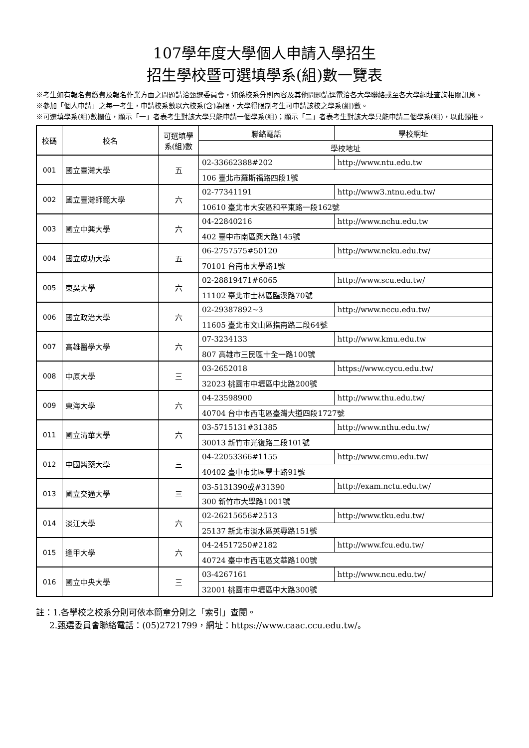107學年度大學個人申請入學招生
招生學校暨可選填學系(組)數一覽表
※考生如有報名費繳費及報名作業方面之問題請洽甄選委員會，如係校系分則內容及其他問題請逕電洽各大學聯絡或至各大學網址查詢相關訊息。
※參加「個人申請」之每一考生，申請校系數以六校系(含)為限，大學得限制考生可申請該校之學系(組)數。
※可選填學系(組)數欄位，顯示「一」者表考生對該大學只能申請一個學系(組)；顯示「二」者表考生對該大學只能申請二個學系(組)，以此類推。
| 校碼 | 校名 | 可選填學系(組)數 | 聯絡電話 | 學校網址 |
| --- | --- | --- | --- | --- |
| | | | 學校地址 | |
| 001 | 國立臺灣大學 | 五 | 02-33662388#202 | http://www.ntu.edu.tw |
| | | | 106 臺北市羅斯福路四段1號 | |
| 002 | 國立臺灣師範大學 | 六 | 02-77341191 | http://www3.ntnu.edu.tw/ |
| | | | 10610 臺北市大安區和平東路一段162號 | |
| 003 | 國立中興大學 | 六 | 04-22840216 | http://www.nchu.edu.tw |
| | | | 402 臺中市南區興大路145號 | |
| 004 | 國立成功大學 | 五 | 06-2757575#50120 | http://www.ncku.edu.tw/ |
| | | | 70101 台南市大學路1號 | |
| 005 | 東吳大學 | 六 | 02-28819471#6065 | http://www.scu.edu.tw/ |
| | | | 11102 臺北市士林區臨溪路70號 | |
| 006 | 國立政治大學 | 六 | 02-29387892~3 | http://www.nccu.edu.tw/ |
| | | | 11605 臺北市文山區指南路二段64號 | |
| 007 | 高雄醫學大學 | 六 | 07-3234133 | http://www.kmu.edu.tw |
| | | | 807 高雄市三民區十全一路100號 | |
| 008 | 中原大學 | 三 | 03-2652018 | https://www.cycu.edu.tw/ |
| | | | 32023 桃園市中壢區中北路200號 | |
| 009 | 東海大學 | 六 | 04-23598900 | http://www.thu.edu.tw/ |
| | | | 40704 台中市西屯區臺灣大道四段1727號 | |
| 011 | 國立清華大學 | 六 | 03-5715131#31385 | http://www.nthu.edu.tw/ |
| | | | 30013 新竹市光復路二段101號 | |
| 012 | 中國醫藥大學 | 三 | 04-22053366#1155 | http://www.cmu.edu.tw/ |
| | | | 40402 臺中市北區學士路91號 | |
| 013 | 國立交通大學 | 三 | 03-5131390或#31390 | http://exam.nctu.edu.tw/ |
| | | | 300 新竹市大學路1001號 | |
| 014 | 淡江大學 | 六 | 02-26215656#2513 | http://www.tku.edu.tw/ |
| | | | 25137 新北市淡水區英專路151號 | |
| 015 | 逢甲大學 | 六 | 04-24517250#2182 | http://www.fcu.edu.tw/ |
| | | | 40724 臺中市西屯區文華路100號 | |
| 016 | 國立中央大學 | 三 | 03-4267161 | http://www.ncu.edu.tw/ |
| | | | 32001 桃園市中壢區中大路300號 | |
註：1.各學校之校系分則可依本簡章分則之「索引」查閱。
2.甄選委員會聯絡電話：(05)2721799，網址：https://www.caac.ccu.edu.tw/。